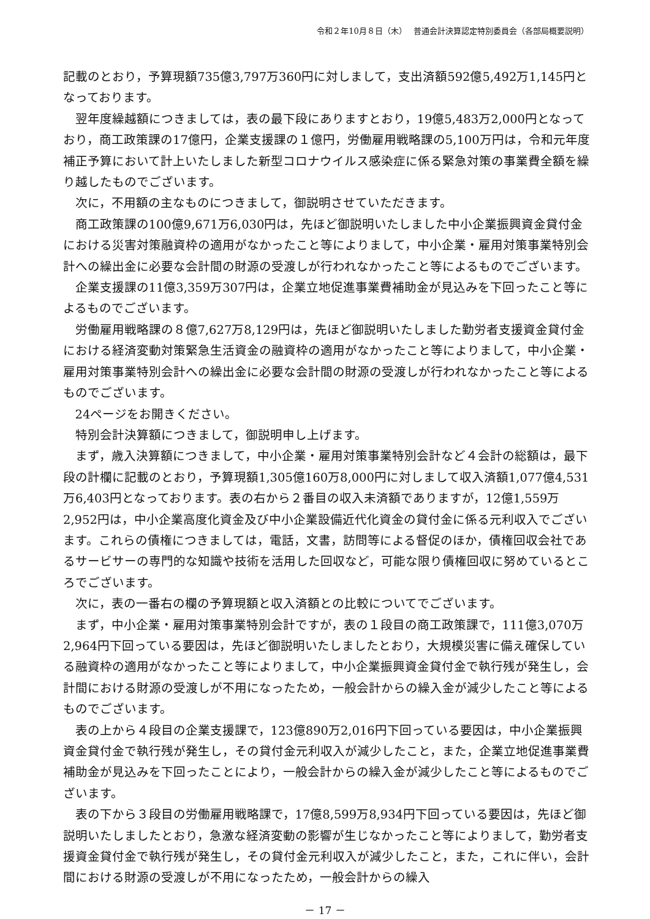令和２年10月８日（木）　 普通会計決算認定特別委員会（各部局概要説明）
記載のとおり，予算現額735億3,797万360円に対しまして，支出済額592億5,492万1,145円となっております。
翌年度繰越額につきましては，表の最下段にありますとおり，19億5,483万2,000円となっており，商工政策課の17億円，企業支援課の１億円，労働雇用戦略課の5,100万円は，令和元年度補正予算において計上いたしました新型コロナウイルス感染症に係る緊急対策の事業費全額を繰り越したものでございます。
次に，不用額の主なものにつきまして，御説明させていただきます。
商工政策課の100億9,671万6,030円は，先ほど御説明いたしました中小企業振興資金貸付金における災害対策融資枠の適用がなかったこと等によりまして，中小企業・雇用対策事業特別会計への繰出金に必要な会計間の財源の受渡しが行われなかったこと等によるものでございます。
企業支援課の11億3,359万307円は，企業立地促進事業費補助金が見込みを下回ったこと等によるものでございます。
労働雇用戦略課の８億7,627万8,129円は，先ほど御説明いたしました勤労者支援資金貸付金における経済変動対策緊急生活資金の融資枠の適用がなかったこと等によりまして，中小企業・雇用対策事業特別会計への繰出金に必要な会計間の財源の受渡しが行われなかったこと等によるものでございます。
24ページをお開きください。
特別会計決算額につきまして，御説明申し上げます。
まず，歳入決算額につきまして，中小企業・雇用対策事業特別会計など４会計の総額は，最下段の計欄に記載のとおり，予算現額1,305億160万8,000円に対しまして収入済額1,077億4,531万6,403円となっております。表の右から２番目の収入未済額でありますが，12億1,559万2,952円は，中小企業高度化資金及び中小企業設備近代化資金の貸付金に係る元利収入でございます。これらの債権につきましては，電話，文書，訪問等による督促のほか，債権回収会社であるサービサーの専門的な知識や技術を活用した回収など，可能な限り債権回収に努めているところでございます。
次に，表の一番右の欄の予算現額と収入済額との比較についてでございます。
まず，中小企業・雇用対策事業特別会計ですが，表の１段目の商工政策課で，111億3,070万2,964円下回っている要因は，先ほど御説明いたしましたとおり，大規模災害に備え確保している融資枠の適用がなかったこと等によりまして，中小企業振興資金貸付金で執行残が発生し，会計間における財源の受渡しが不用になったため，一般会計からの繰入金が減少したこと等によるものでございます。
表の上から４段目の企業支援課で，123億890万2,016円下回っている要因は，中小企業振興資金貸付金で執行残が発生し，その貸付金元利収入が減少したこと，また，企業立地促進事業費補助金が見込みを下回ったことにより，一般会計からの繰入金が減少したこと等によるものでございます。
表の下から３段目の労働雇用戦略課で，17億8,599万8,934円下回っている要因は，先ほど御説明いたしましたとおり，急激な経済変動の影響が生じなかったこと等によりまして，勤労者支援資金貸付金で執行残が発生し，その貸付金元利収入が減少したこと，また，これに伴い，会計間における財源の受渡しが不用になったため，一般会計からの繰入
－ 17 －